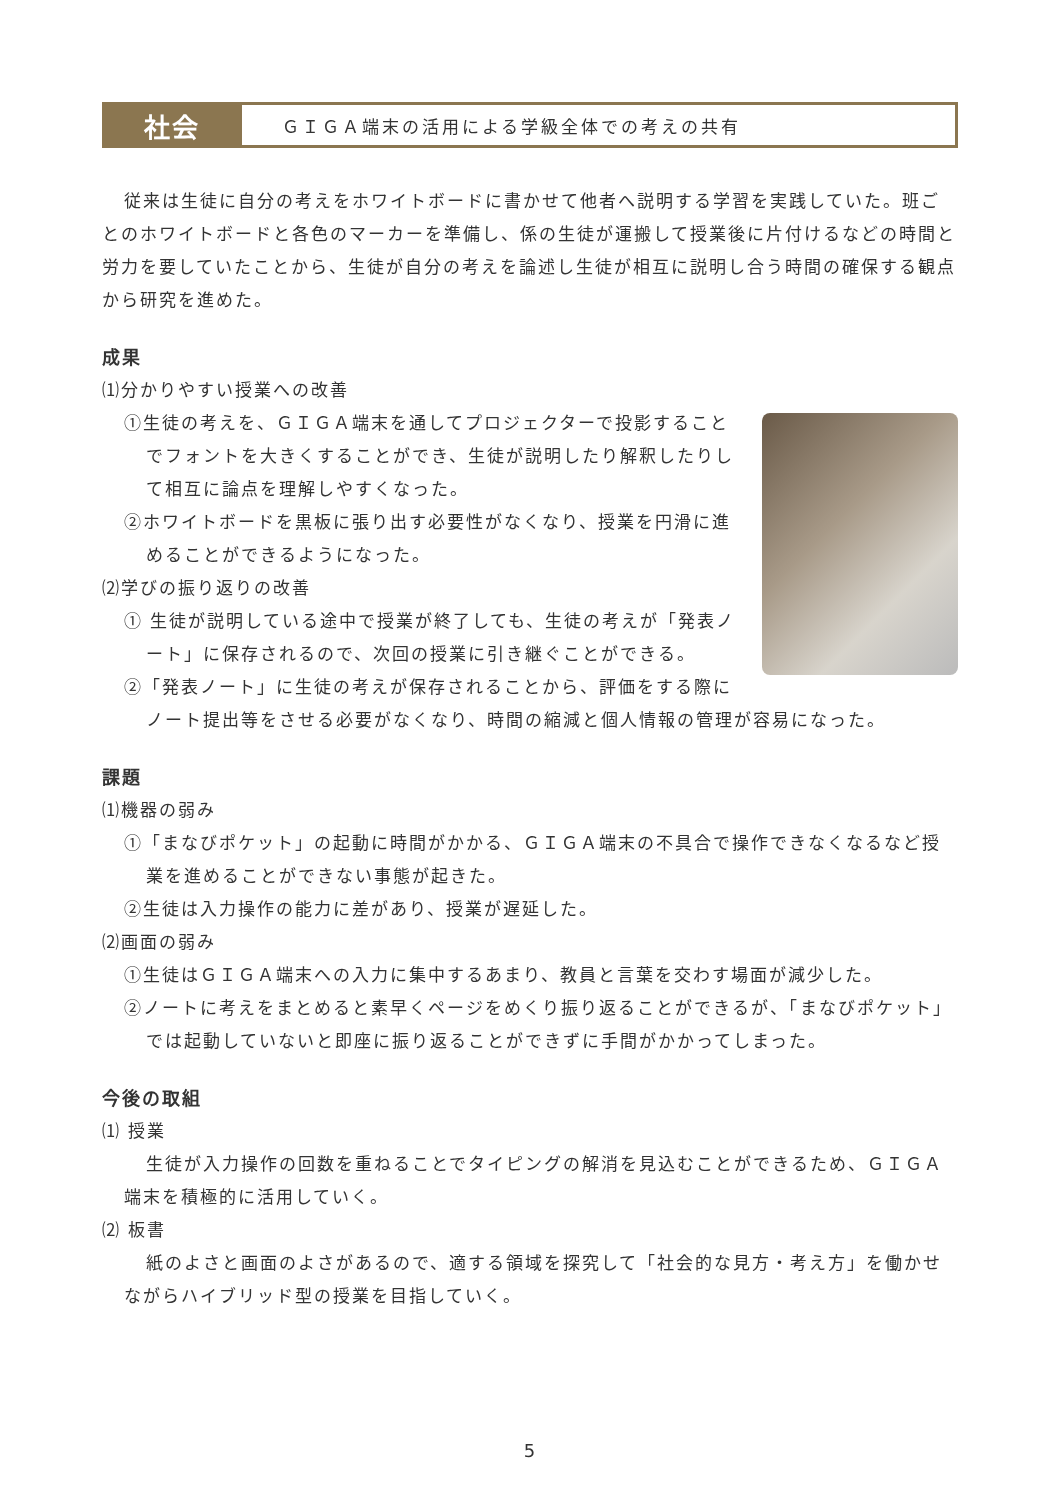社会
ＧＩＧＡ端末の活用による学級全体での考えの共有
従来は生徒に自分の考えをホワイトボードに書かせて他者へ説明する学習を実践していた。班ごとのホワイトボードと各色のマーカーを準備し、係の生徒が運搬して授業後に片付けるなどの時間と労力を要していたことから、生徒が自分の考えを論述し生徒が相互に説明し合う時間の確保する観点から研究を進めた。
成果
⑴分かりやすい授業への改善
①生徒の考えを、ＧＩＧＡ端末を通してプロジェクターで投影することでフォントを大きくすることができ、生徒が説明したり解釈したりして相互に論点を理解しやすくなった。
②ホワイトボードを黒板に張り出す必要性がなくなり、授業を円滑に進めることができるようになった。
⑵学びの振り返りの改善
① 生徒が説明している途中で授業が終了しても、生徒の考えが「発表ノート」に保存されるので、次回の授業に引き継ぐことができる。
②「発表ノート」に生徒の考えが保存されることから、評価をする際にノート提出等をさせる必要がなくなり、時間の縮減と個人情報の管理が容易になった。
課題
⑴機器の弱み
①「まなびポケット」の起動に時間がかかる、ＧＩＧＡ端末の不具合で操作できなくなるなど授業を進めることができない事態が起きた。
②生徒は入力操作の能力に差があり、授業が遅延した。
⑵画面の弱み
①生徒はＧＩＧＡ端末への入力に集中するあまり、教員と言葉を交わす場面が減少した。
②ノートに考えをまとめると素早くページをめくり振り返ることができるが、「まなびポケット」では起動していないと即座に振り返ることができずに手間がかかってしまった。
今後の取組
⑴ 授業
生徒が入力操作の回数を重ねることでタイピングの解消を見込むことができるため、ＧＩＧＡ端末を積極的に活用していく。
⑵ 板書
紙のよさと画面のよさがあるので、適する領域を探究して「社会的な見方・考え方」を働かせながらハイブリッド型の授業を目指していく。
5